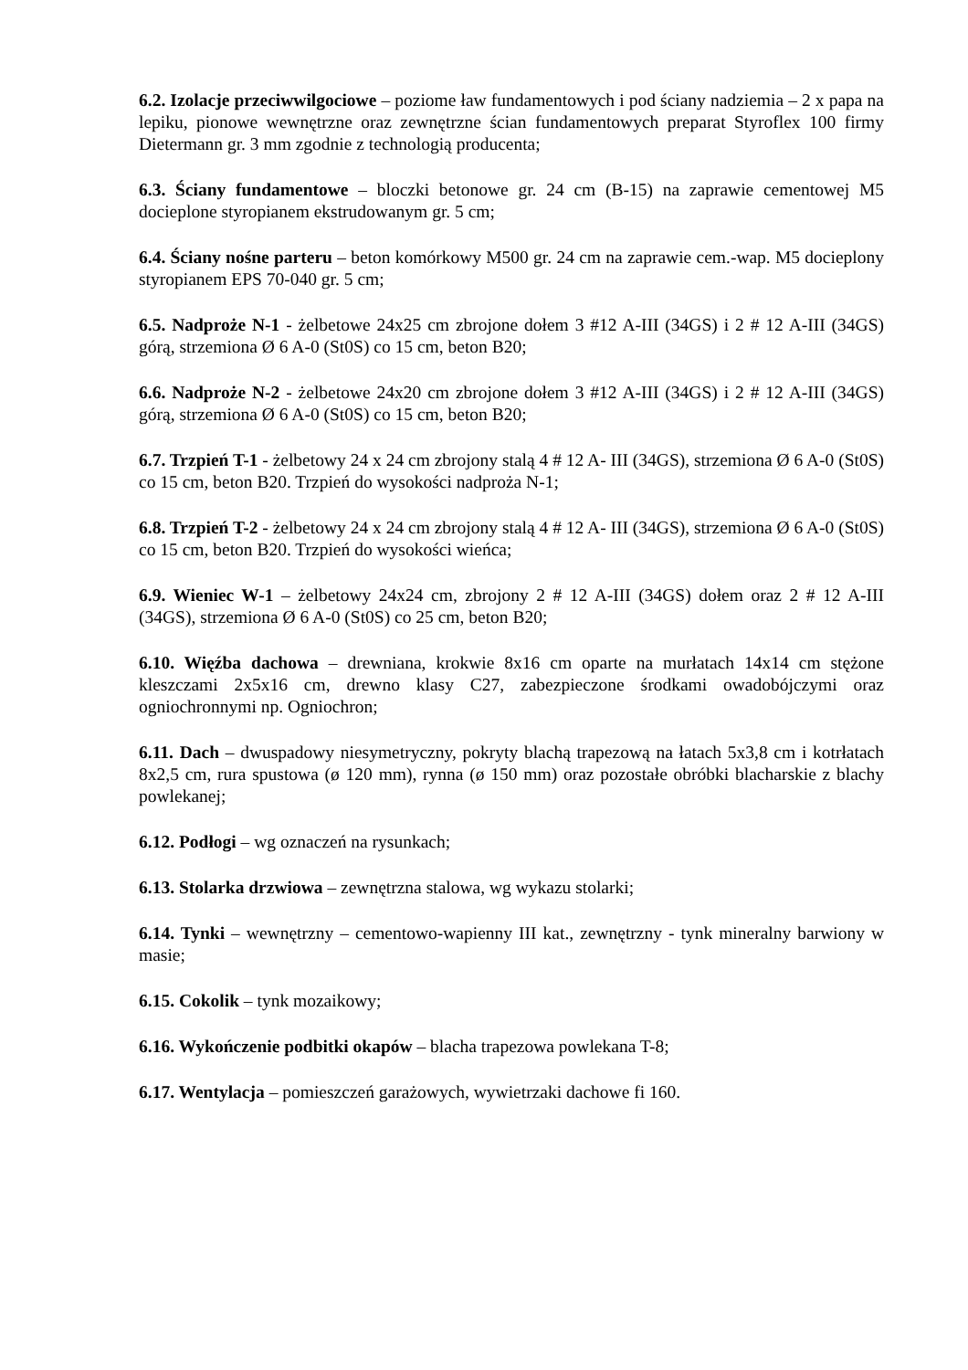6.2. Izolacje przeciwwilgociowe – poziome ław fundamentowych i pod ściany nadziemia – 2 x papa na lepiku, pionowe wewnętrzne oraz zewnętrzne ścian fundamentowych preparat Styroflex 100 firmy Dietermann gr. 3 mm zgodnie z technologią producenta;
6.3. Ściany fundamentowe – bloczki betonowe gr. 24 cm (B-15) na zaprawie cementowej M5 docieplone styropianem ekstrudowanym gr. 5 cm;
6.4. Ściany nośne parteru – beton komórkowy M500 gr. 24 cm na zaprawie cem.-wap. M5 docieplony styropianem EPS 70-040 gr. 5 cm;
6.5. Nadproże N-1 - żelbetowe 24x25 cm zbrojone dołem 3 #12 A-III (34GS) i 2 # 12 A-III (34GS) górą, strzemiona Ø 6 A-0 (St0S) co 15 cm, beton B20;
6.6. Nadproże N-2 - żelbetowe 24x20 cm zbrojone dołem 3 #12 A-III (34GS) i 2 # 12 A-III (34GS) górą, strzemiona Ø 6 A-0 (St0S) co 15 cm, beton B20;
6.7. Trzpień T-1 - żelbetowy 24 x 24 cm zbrojony stalą 4 # 12 A- III (34GS), strzemiona Ø 6 A-0 (St0S) co 15 cm, beton B20. Trzpień do wysokości nadproża N-1;
6.8. Trzpień T-2 - żelbetowy 24 x 24 cm zbrojony stalą 4 # 12 A- III (34GS), strzemiona Ø 6 A-0 (St0S) co 15 cm, beton B20. Trzpień do wysokości wieńca;
6.9. Wieniec W-1 – żelbetowy 24x24 cm, zbrojony 2 # 12 A-III (34GS) dołem oraz 2 # 12 A-III (34GS), strzemiona Ø 6 A-0 (St0S) co 25 cm, beton B20;
6.10. Więźba dachowa – drewniana, krokwie 8x16 cm oparte na murłatach 14x14 cm stężone kleszczami 2x5x16 cm, drewno klasy C27, zabezpieczone środkami owadobójczymi oraz ogniochronnymi np. Ogniochron;
6.11. Dach – dwuspadowy niesymetryczny, pokryty blachą trapezową na łatach 5x3,8 cm i kotrłatach 8x2,5 cm, rura spustowa (ø 120 mm), rynna (ø 150 mm) oraz pozostałe obróbki blacharskie z blachy powlekanej;
6.12. Podłogi – wg oznaczeń na rysunkach;
6.13. Stolarka drzwiowa – zewnętrzna stalowa, wg wykazu stolarki;
6.14. Tynki – wewnętrzny – cementowo-wapienny III kat., zewnętrzny - tynk mineralny barwiony w masie;
6.15. Cokolik – tynk mozaikowy;
6.16. Wykończenie podbitki okapów – blacha trapezowa powlekana T-8;
6.17. Wentylacja – pomieszczeń garażowych, wywietrzaki dachowe fi 160.